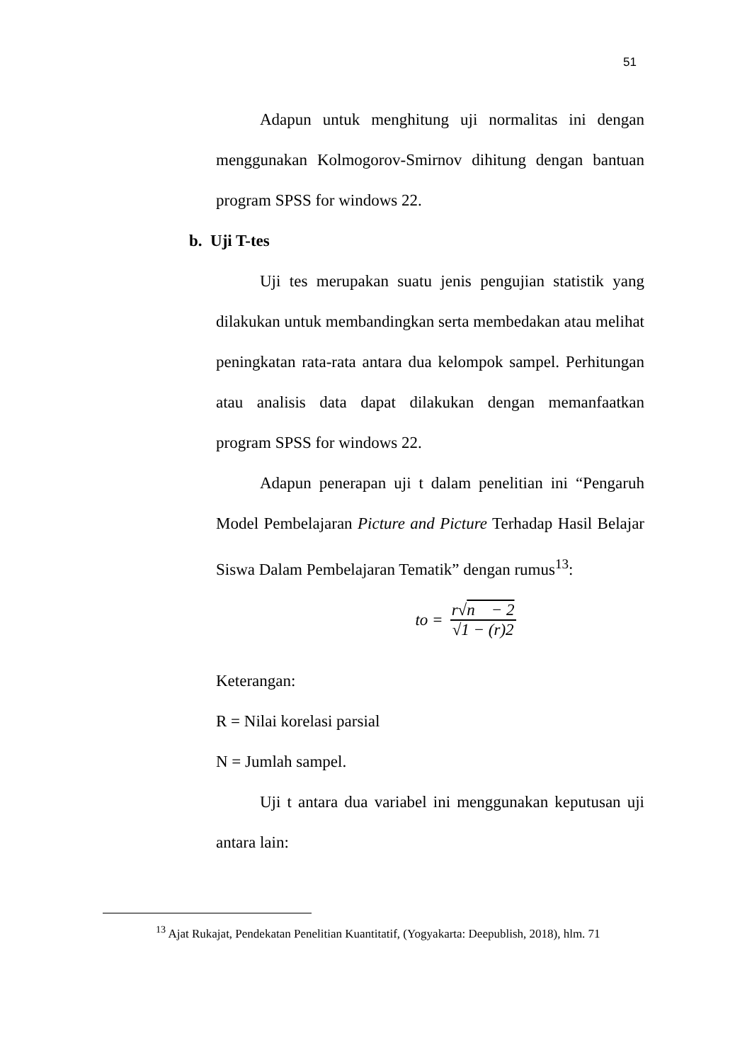51
Adapun untuk menghitung uji normalitas ini dengan menggunakan Kolmogorov-Smirnov dihitung dengan bantuan program SPSS for windows 22.
b. Uji T-tes
Uji tes merupakan suatu jenis pengujian statistik yang dilakukan untuk membandingkan serta membedakan atau melihat peningkatan rata-rata antara dua kelompok sampel. Perhitungan atau analisis data dapat dilakukan dengan memanfaatkan program SPSS for windows 22.
Adapun penerapan uji t dalam penelitian ini “Pengaruh Model Pembelajaran Picture and Picture Terhadap Hasil Belajar Siswa Dalam Pembelajaran Tematik” dengan rumus<sup>13</sup>:
to = r√n − 2 √1 − (r)2
Keterangan:
R = Nilai korelasi parsial
N = Jumlah sampel.
Uji t antara dua variabel ini menggunakan keputusan uji antara lain:
<sup>13</sup> Ajat Rukajat, Pendekatan Penelitian Kuantitatif, (Yogyakarta: Deepublish, 2018), hlm. 71